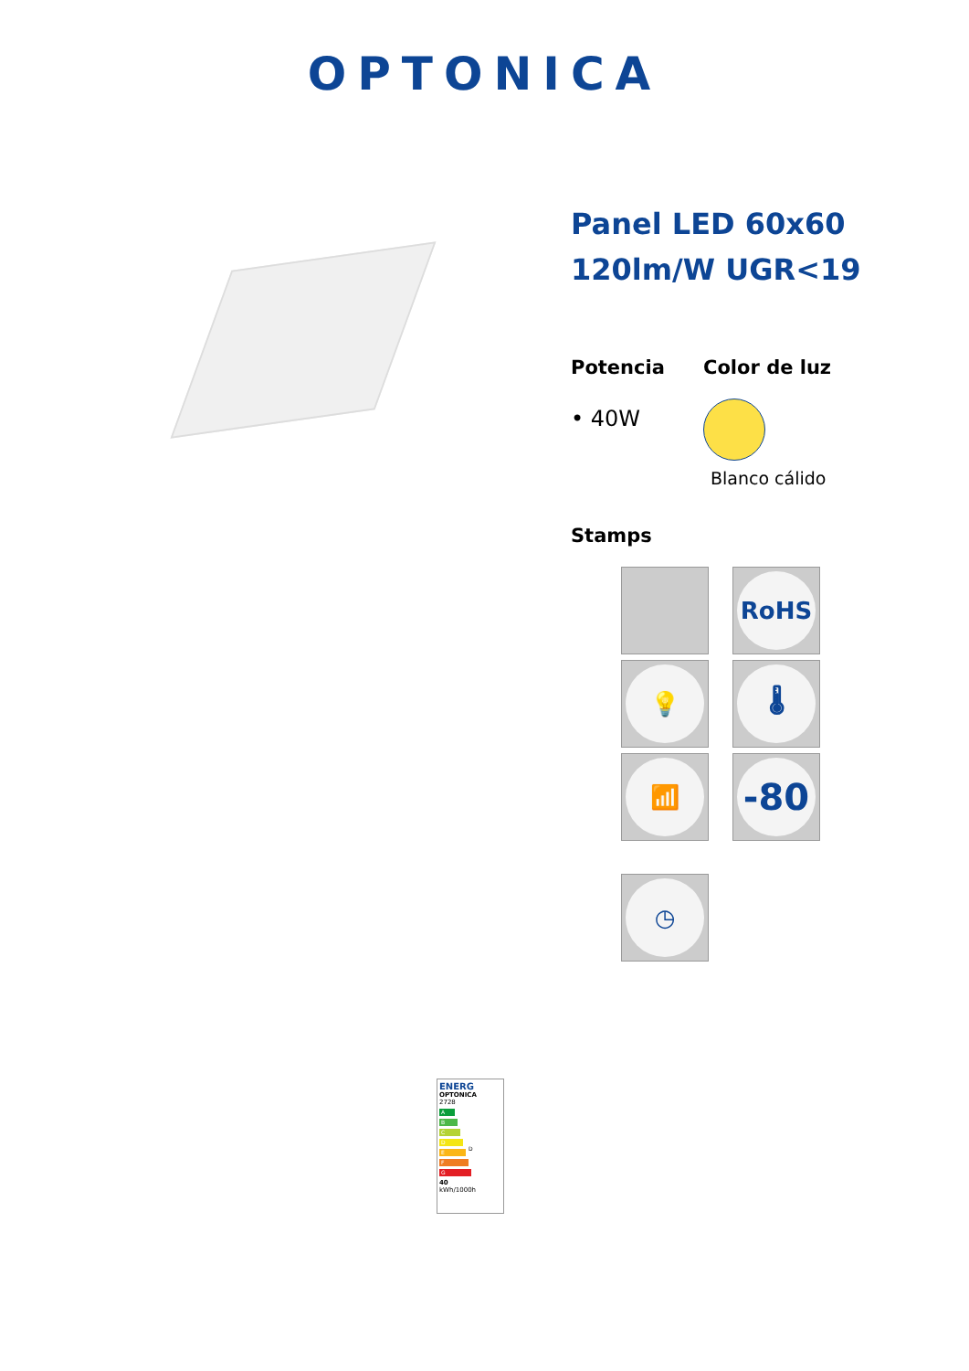OPTONICA
Panel LED 60x60
120lm/W UGR<19
Potencia
• 40W
Color de luz
Blanco cálido
Stamps
RoHS
💡
🌡
📶
-80
◷
ENERG
OPTONICA
2728
A
B
C
D D
E
F
G
40
kWh/1000h